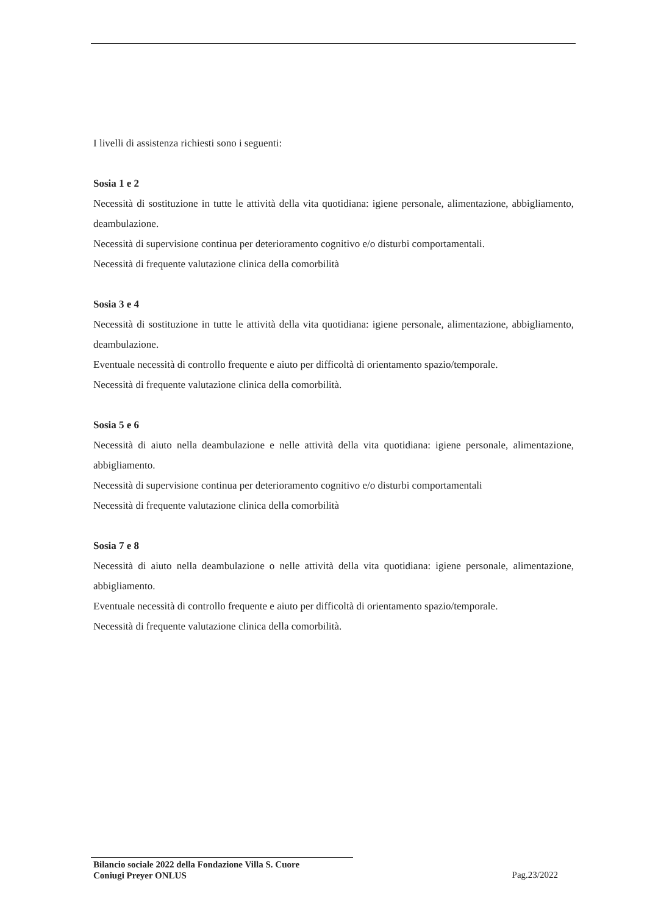I livelli di assistenza richiesti sono i seguenti:
Sosia 1 e 2
Necessità di sostituzione in tutte le attività della vita quotidiana: igiene personale, alimentazione, abbigliamento, deambulazione.
Necessità di supervisione continua per deterioramento cognitivo e/o disturbi comportamentali.
Necessità di frequente valutazione clinica della comorbilità
Sosia 3 e 4
Necessità di sostituzione in tutte le attività della vita quotidiana: igiene personale, alimentazione, abbigliamento, deambulazione.
Eventuale necessità di controllo frequente e aiuto per difficoltà di orientamento spazio/temporale.
Necessità di frequente valutazione clinica della comorbilità.
Sosia 5 e 6
Necessità di aiuto nella deambulazione e nelle attività della vita quotidiana: igiene personale, alimentazione, abbigliamento.
Necessità di supervisione continua per deterioramento cognitivo e/o disturbi comportamentali
Necessità di frequente valutazione clinica della comorbilità
Sosia 7 e 8
Necessità di aiuto nella deambulazione o nelle attività della vita quotidiana: igiene personale, alimentazione, abbigliamento.
Eventuale necessità di controllo frequente e aiuto per difficoltà di orientamento spazio/temporale.
Necessità di frequente valutazione clinica della comorbilità.
Bilancio sociale 2022 della Fondazione Villa S. Cuore
Coniugi Preyer ONLUS
Pag.23/2022